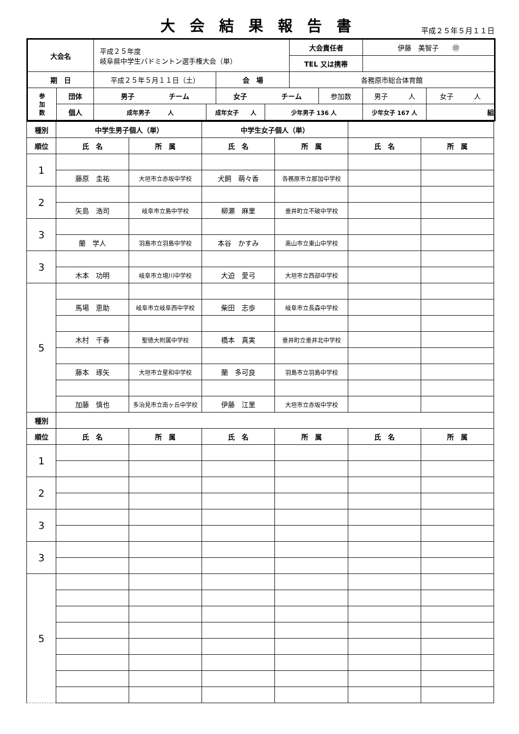大会結果報告書
平成２５年５月１１日
| 大会名 | | 平成２５年度 岐阜県中学生バドミントン選手権大会（単） | | | | 大会責任者 | | 伊藤 美智子 ㊞ | |
| | | | | | | TEL 又は携帯 | | | |
| 期 日 | | 平成２５年５月１１日（土） | | 会 場 | | 各務原市総合体育館 | | | |
| 参 加 数 | 団体 | 男子 チーム | | 女子 チーム | | | 参加数 | 男子 人 | 女子 人 |
| | 個人 | 成年男子 人 | 成年女子 人 | | 少年男子 136 人 | | | 少年女子 167 人 | 組 |
| 種別 | 中学生男子個人（単） | | 中学生女子個人（単） | | | |
| 順位 | 氏 名 | 所 属 | 氏 名 | 所 属 | 氏 名 | 所 属 |
| 1 | | | | | | |
| | 藤原 圭祐 | 大垣市立赤坂中学校 | 犬飼 萌々香 | 各務原市立那加中学校 | | |
| 2 | | | | | | |
| | 矢島 浩司 | 岐阜市立島中学校 | 柳瀬 麻里 | 垂井町立不破中学校 | | |
| 3 | | | | | | |
| | 蘭 学人 | 羽島市立羽島中学校 | 本谷 かすみ | 高山市立東山中学校 | | |
| 3 | | | | | | |
| | 木本 功明 | 岐阜市立境川中学校 | 大迫 愛弓 | 大垣市立西部中学校 | | |
| 5 | | | | | | |
| | 馬場 恵助 | 岐阜市立岐阜西中学校 | 柴田 志歩 | 岐阜市立長森中学校 | | |
| | 木村 千春 | 聖徳大附属中学校 | 橋本 真実 | 垂井町立垂井北中学校 | | |
| | 藤本 琢矢 | 大垣市立星和中学校 | 蘭 多可良 | 羽島市立羽島中学校 | | |
| | 加藤 慎也 | 多治見市立南ヶ丘中学校 | 伊藤 江里 | 大垣市立赤坂中学校 | | |
| 種別 | | | | | | |
| 順位 | 氏 名 | 所 属 | 氏 名 | 所 属 | 氏 名 | 所 属 |
| 1 | | | | | | |
| 2 | | | | | | |
| 3 | | | | | | |
| 3 | | | | | | |
| 5 | | | | | | |